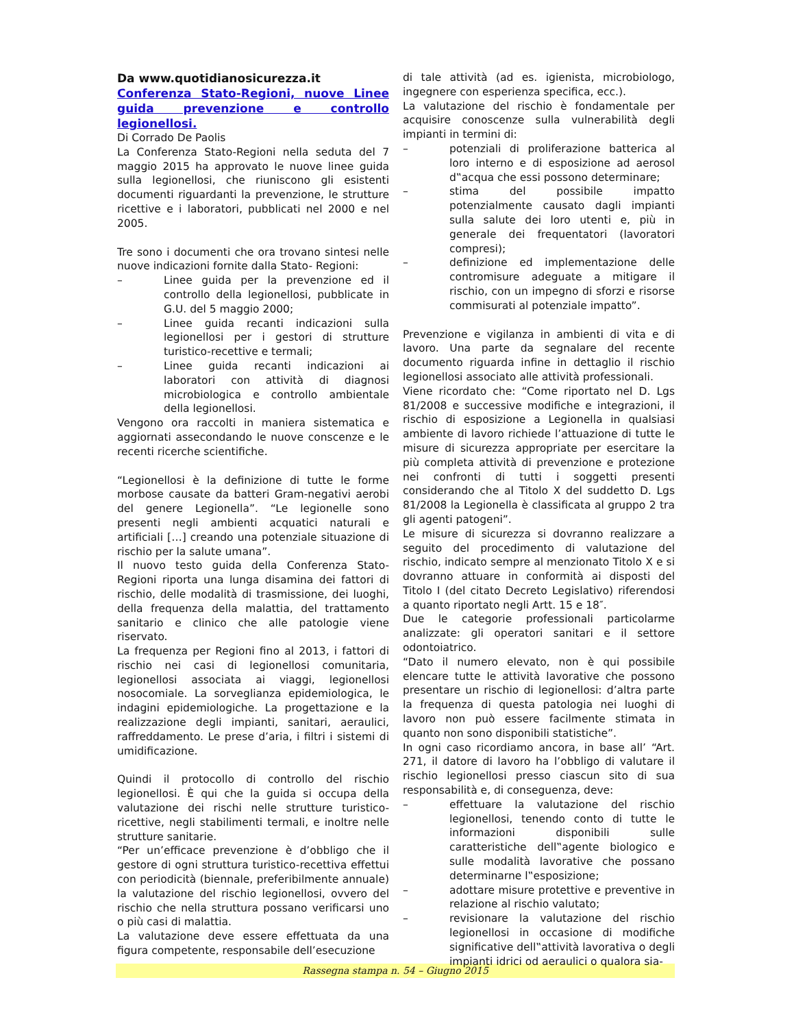Da www.quotidianosicurezza.it
Conferenza Stato-Regioni, nuove Linee guida prevenzione e controllo legionellosi.
Di Corrado De Paolis
La Conferenza Stato-Regioni nella seduta del 7 maggio 2015 ha approvato le nuove linee guida sulla legionellosi, che riuniscono gli esistenti documenti riguardanti la prevenzione, le strutture ricettive e i laboratori, pubblicati nel 2000 e nel 2005.
Tre sono i documenti che ora trovano sintesi nelle nuove indicazioni fornite dalla Stato- Regioni:
– Linee guida per la prevenzione ed il controllo della legionellosi, pubblicate in G.U. del 5 maggio 2000;
– Linee guida recanti indicazioni sulla legionellosi per i gestori di strutture turistico-recettive e termali;
– Linee guida recanti indicazioni ai laboratori con attività di diagnosi microbiologica e controllo ambientale della legionellosi.
Vengono ora raccolti in maniera sistematica e aggiornati assecondando le nuove conscenze e le recenti ricerche scientifiche.
“Legionellosi è la definizione di tutte le forme morbose causate da batteri Gram-negativi aerobi del genere Legionella”. “Le legionelle sono presenti negli ambienti acquatici naturali e artificiali […] creando una potenziale situazione di rischio per la salute umana”.
Il nuovo testo guida della Conferenza Stato-Regioni riporta una lunga disamina dei fattori di rischio, delle modalità di trasmissione, dei luoghi, della frequenza della malattia, del trattamento sanitario e clinico che alle patologie viene riservato.
La frequenza per Regioni fino al 2013, i fattori di rischio nei casi di legionellosi comunitaria, legionellosi associata ai viaggi, legionellosi nosocomiale. La sorveglianza epidemiologica, le indagini epidemiologiche. La progettazione e la realizzazione degli impianti, sanitari, aeraulici, raffreddamento. Le prese d’aria, i filtri i sistemi di umidificazione.
Quindi il protocollo di controllo del rischio legionellosi. È qui che la guida si occupa della valutazione dei rischi nelle strutture turistico-ricettive, negli stabilimenti termali, e inoltre nelle strutture sanitarie.
“Per un’efficace prevenzione è d’obbligo che il gestore di ogni struttura turistico-recettiva effettui con periodicità (biennale, preferibilmente annuale) la valutazione del rischio legionellosi, ovvero del rischio che nella struttura possano verificarsi uno o più casi di malattia.
La valutazione deve essere effettuata da una figura competente, responsabile dell’esecuzione
di tale attività (ad es. igienista, microbiologo, ingegnere con esperienza specifica, ecc.).
La valutazione del rischio è fondamentale per acquisire conoscenze sulla vulnerabilità degli impianti in termini di:
– potenziali di proliferazione batterica al loro interno e di esposizione ad aerosol d‟acqua che essi possono determinare;
– stima del possibile impatto potenzialmente causato dagli impianti sulla salute dei loro utenti e, più in generale dei frequentatori (lavoratori compresi);
– definizione ed implementazione delle contromisure adeguate a mitigare il rischio, con un impegno di sforzi e risorse commisurati al potenziale impatto”.
Prevenzione e vigilanza in ambienti di vita e di lavoro. Una parte da segnalare del recente documento riguarda infine in dettaglio il rischio legionellosi associato alle attività professionali.
Viene ricordato che: “Come riportato nel D. Lgs 81/2008 e successive modifiche e integrazioni, il rischio di esposizione a Legionella in qualsiasi ambiente di lavoro richiede l’attuazione di tutte le misure di sicurezza appropriate per esercitare la più completa attività di prevenzione e protezione nei confronti di tutti i soggetti presenti considerando che al Titolo X del suddetto D. Lgs 81/2008 la Legionella è classificata al gruppo 2 tra gli agenti patogeni”.
Le misure di sicurezza si dovranno realizzare a seguito del procedimento di valutazione del rischio, indicato sempre al menzionato Titolo X e si dovranno attuare in conformità ai disposti del Titolo I (del citato Decreto Legislativo) riferendosi a quanto riportato negli Artt. 15 e 18″.
Due le categorie professionali particolarme analizzate: gli operatori sanitari e il settore odontoiatrico.
“Dato il numero elevato, non è qui possibile elencare tutte le attività lavorative che possono presentare un rischio di legionellosi: d’altra parte la frequenza di questa patologia nei luoghi di lavoro non può essere facilmente stimata in quanto non sono disponibili statistiche”.
In ogni caso ricordiamo ancora, in base all’ “Art. 271, il datore di lavoro ha l’obbligo di valutare il rischio legionellosi presso ciascun sito di sua responsabilità e, di conseguenza, deve:
– effettuare la valutazione del rischio legionellosi, tenendo conto di tutte le informazioni disponibili sulle caratteristiche dell‟agente biologico e sulle modalità lavorative che possano determinarne l‟esposizione;
– adottare misure protettive e preventive in relazione al rischio valutato;
– revisionare la valutazione del rischio legionellosi in occasione di modifiche significative dell‟attività lavorativa o degli impianti idrici od aeraulici o qualora sia-
Rassegna stampa n. 54 – Giugno 2015